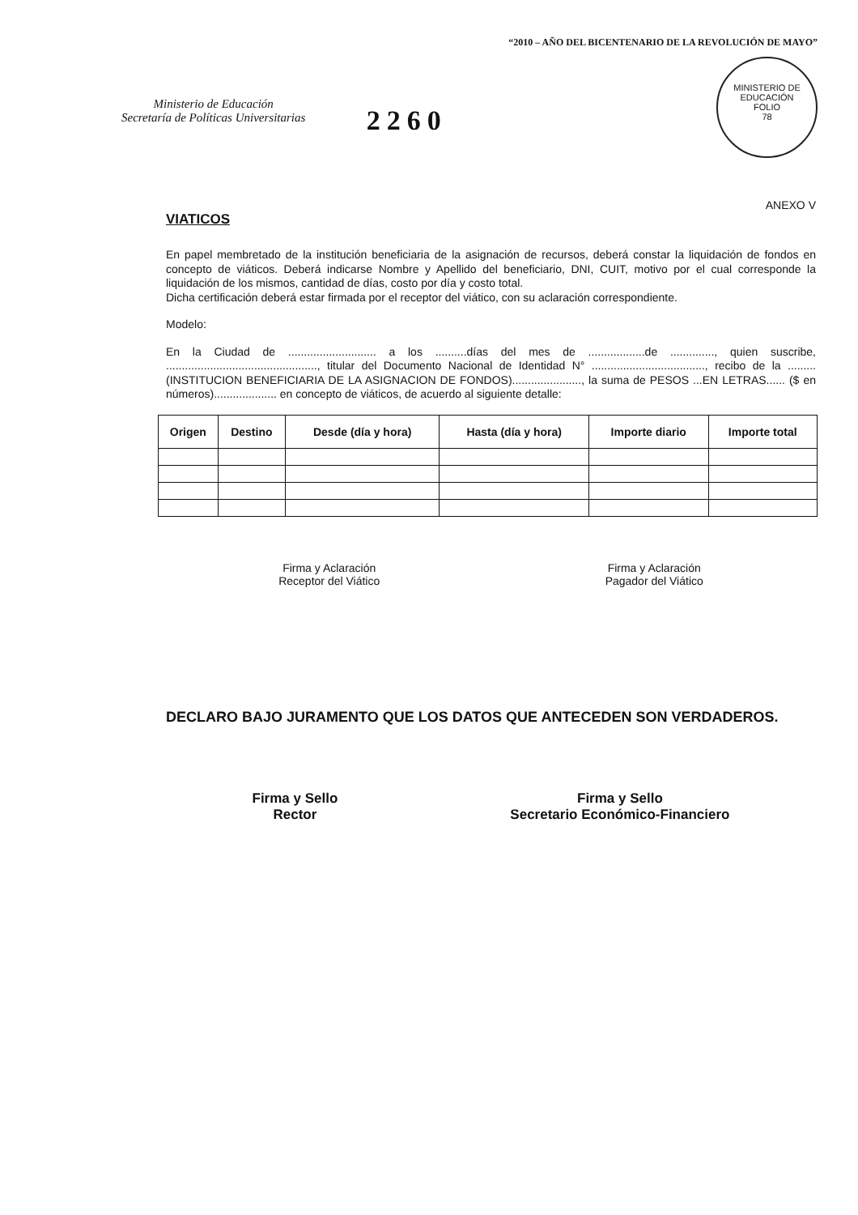Ministerio de Educación
Secretaría de Políticas Universitarias
2260
“2010 – AÑO DEL BICENTENARIO DE LA REVOLUCIÓN DE MAYO”
MINISTERIO DE EDUCACIÓN
FOLIO
78
ANEXO V
VIATICOS
En papel membretado de la institución beneficiaria de la asignación de recursos, deberá constar la liquidación de fondos en concepto de viáticos. Deberá indicarse Nombre y Apellido del beneficiario, DNI, CUIT, motivo por el cual corresponde la liquidación de los mismos, cantidad de días, costo por día y costo total.
Dicha certificación deberá estar firmada por el receptor del viático, con su aclaración correspondiente.
Modelo:
En la Ciudad de ............................ a los ..........días del mes de ..................de .............., quien suscribe, ................................................, titular del Documento Nacional de Identidad N° ...................................., recibo de la .........(INSTITUCION BENEFICIARIA DE LA ASIGNACION DE FONDOS)......................, la suma de PESOS ...EN LETRAS...... ($ en números).................... en concepto de viáticos, de acuerdo al siguiente detalle:
| Origen | Destino | Desde (día y hora) | Hasta (día y hora) | Importe diario | Importe total |
| --- | --- | --- | --- | --- | --- |
Firma y Aclaración
Receptor del Viático
Firma y Aclaración
Pagador del Viático
DECLARO BAJO JURAMENTO QUE LOS DATOS QUE ANTECEDEN SON VERDADEROS.
Firma y Sello
Rector
Firma y Sello
Secretario Económico-Financiero